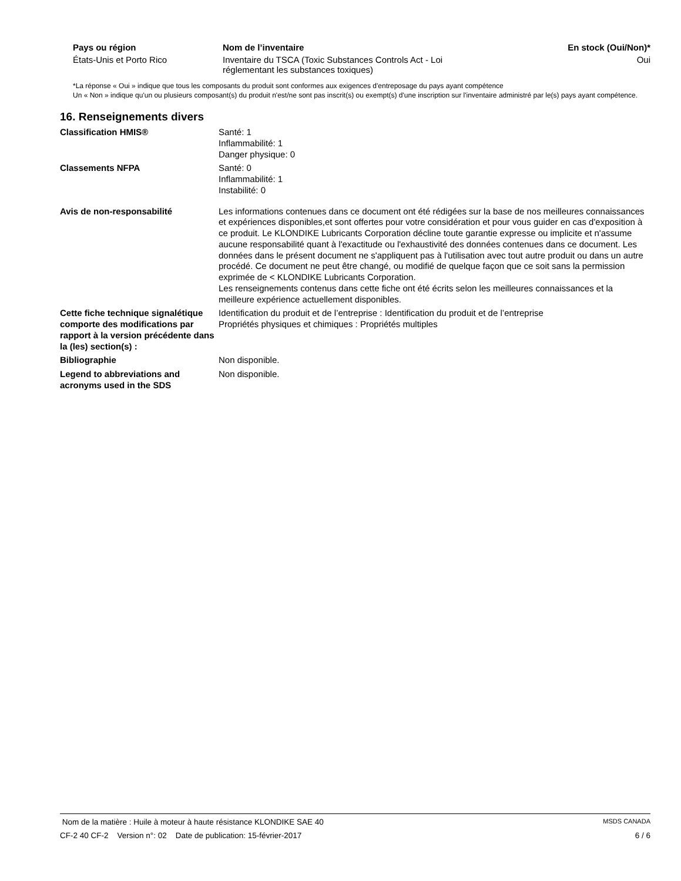| Pays ou région | Nom de l’inventaire | En stock (Oui/Non)* |
| --- | --- | --- |
| États-Unis et Porto Rico | Inventaire du TSCA (Toxic Substances Controls Act - Loi réglementant les substances toxiques) | Oui |
*La réponse « Oui » indique que tous les composants du produit sont conformes aux exigences d'entreposage du pays ayant compétence
Un « Non » indique qu'un ou plusieurs composant(s) du produit n'est/ne sont pas inscrit(s) ou exempt(s) d'une inscription sur l'inventaire administré par le(s) pays ayant compétence.
16. Renseignements divers
| Classification HMIS® | Santé: 1 Inflammabilité: 1 Danger physique: 0 |
| Classements NFPA | Santé: 0 Inflammabilité: 1 Instabilité: 0 |
| Avis de non-responsabilité | Les informations contenues dans ce document ont été rédigées sur la base de nos meilleures connaissances et expériences disponibles,et sont offertes pour votre considération et pour vous guider en cas d'exposition à ce produit. Le KLONDIKE Lubricants Corporation décline toute garantie expresse ou implicite et n'assume aucune responsabilité quant à l'exactitude ou l'exhaustivité des données contenues dans ce document. Les données dans le présent document ne s'appliquent pas à l'utilisation avec tout autre produit ou dans un autre procédé. Ce document ne peut être changé, ou modifié de quelque façon que ce soit sans la permission exprimée de < KLONDIKE Lubricants Corporation. Les renseignements contenus dans cette fiche ont été écrits selon les meilleures connaissances et la meilleure expérience actuellement disponibles. |
| Cette fiche technique signalétique comporte des modifications par rapport à la version précédente dans la (les) section(s) : | Identification du produit et de l’entreprise : Identification du produit et de l’entreprise Propriétés physiques et chimiques : Propriétés multiples |
| Bibliographie | Non disponible. |
| Legend to abbreviations and acronyms used in the SDS | Non disponible. |
Nom de la matière : Huile à moteur à haute résistance KLONDIKE SAE 40 MSDS CANADA
CF-2 40 CF-2 Version n°: 02 Date de publication: 15-février-2017 6 / 6